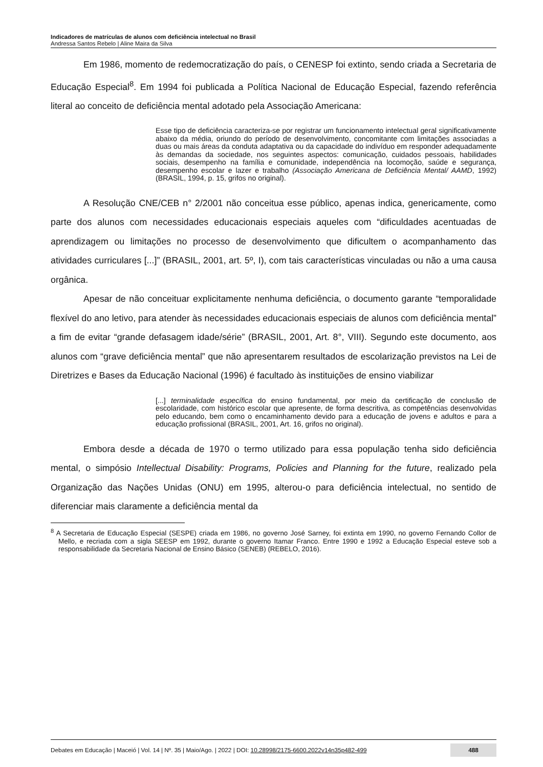Indicadores de matrículas de alunos com deficiência intelectual no Brasil
Andressa Santos Rebelo | Aline Maira da Silva
Em 1986, momento de redemocratização do país, o CENESP foi extinto, sendo criada a Secretaria de Educação Especial<sup>8</sup>. Em 1994 foi publicada a Política Nacional de Educação Especial, fazendo referência literal ao conceito de deficiência mental adotado pela Associação Americana:
Esse tipo de deficiência caracteriza-se por registrar um funcionamento intelectual geral significativamente abaixo da média, oriundo do período de desenvolvimento, concomitante com limitações associadas a duas ou mais áreas da conduta adaptativa ou da capacidade do indivíduo em responder adequadamente às demandas da sociedade, nos seguintes aspectos: comunicação, cuidados pessoais, habilidades sociais, desempenho na família e comunidade, independência na locomoção, saúde e segurança, desempenho escolar e lazer e trabalho (Associação Americana de Deficiência Mental/ AAMD, 1992) (BRASIL, 1994, p. 15, grifos no original).
A Resolução CNE/CEB n° 2/2001 não conceitua esse público, apenas indica, genericamente, como parte dos alunos com necessidades educacionais especiais aqueles com “dificuldades acentuadas de aprendizagem ou limitações no processo de desenvolvimento que dificultem o acompanhamento das atividades curriculares [...]” (BRASIL, 2001, art. 5º, I), com tais características vinculadas ou não a uma causa orgânica.
Apesar de não conceituar explicitamente nenhuma deficiência, o documento garante “temporalidade flexível do ano letivo, para atender às necessidades educacionais especiais de alunos com deficiência mental” a fim de evitar “grande defasagem idade/série” (BRASIL, 2001, Art. 8°, VIII). Segundo este documento, aos alunos com “grave deficiência mental” que não apresentarem resultados de escolarização previstos na Lei de Diretrizes e Bases da Educação Nacional (1996) é facultado às instituições de ensino viabilizar
[...] terminalidade específica do ensino fundamental, por meio da certificação de conclusão de escolaridade, com histórico escolar que apresente, de forma descritiva, as competências desenvolvidas pelo educando, bem como o encaminhamento devido para a educação de jovens e adultos e para a educação profissional (BRASIL, 2001, Art. 16, grifos no original).
Embora desde a década de 1970 o termo utilizado para essa população tenha sido deficiência mental, o simpósio Intellectual Disability: Programs, Policies and Planning for the future, realizado pela Organização das Nações Unidas (ONU) em 1995, alterou-o para deficiência intelectual, no sentido de diferenciar mais claramente a deficiência mental da
<sup>8</sup> A Secretaria de Educação Especial (SESPE) criada em 1986, no governo José Sarney, foi extinta em 1990, no governo Fernando Collor de Mello, e recriada com a sigla SEESP em 1992, durante o governo Itamar Franco. Entre 1990 e 1992 a Educação Especial esteve sob a responsabilidade da Secretaria Nacional de Ensino Básico (SENEB) (REBELO, 2016).
Debates em Educação | Maceió | Vol. 14 | Nº. 35 | Maio/Ago. | 2022 | DOI: 10.28998/2175-6600.2022v14n35p482-499 488